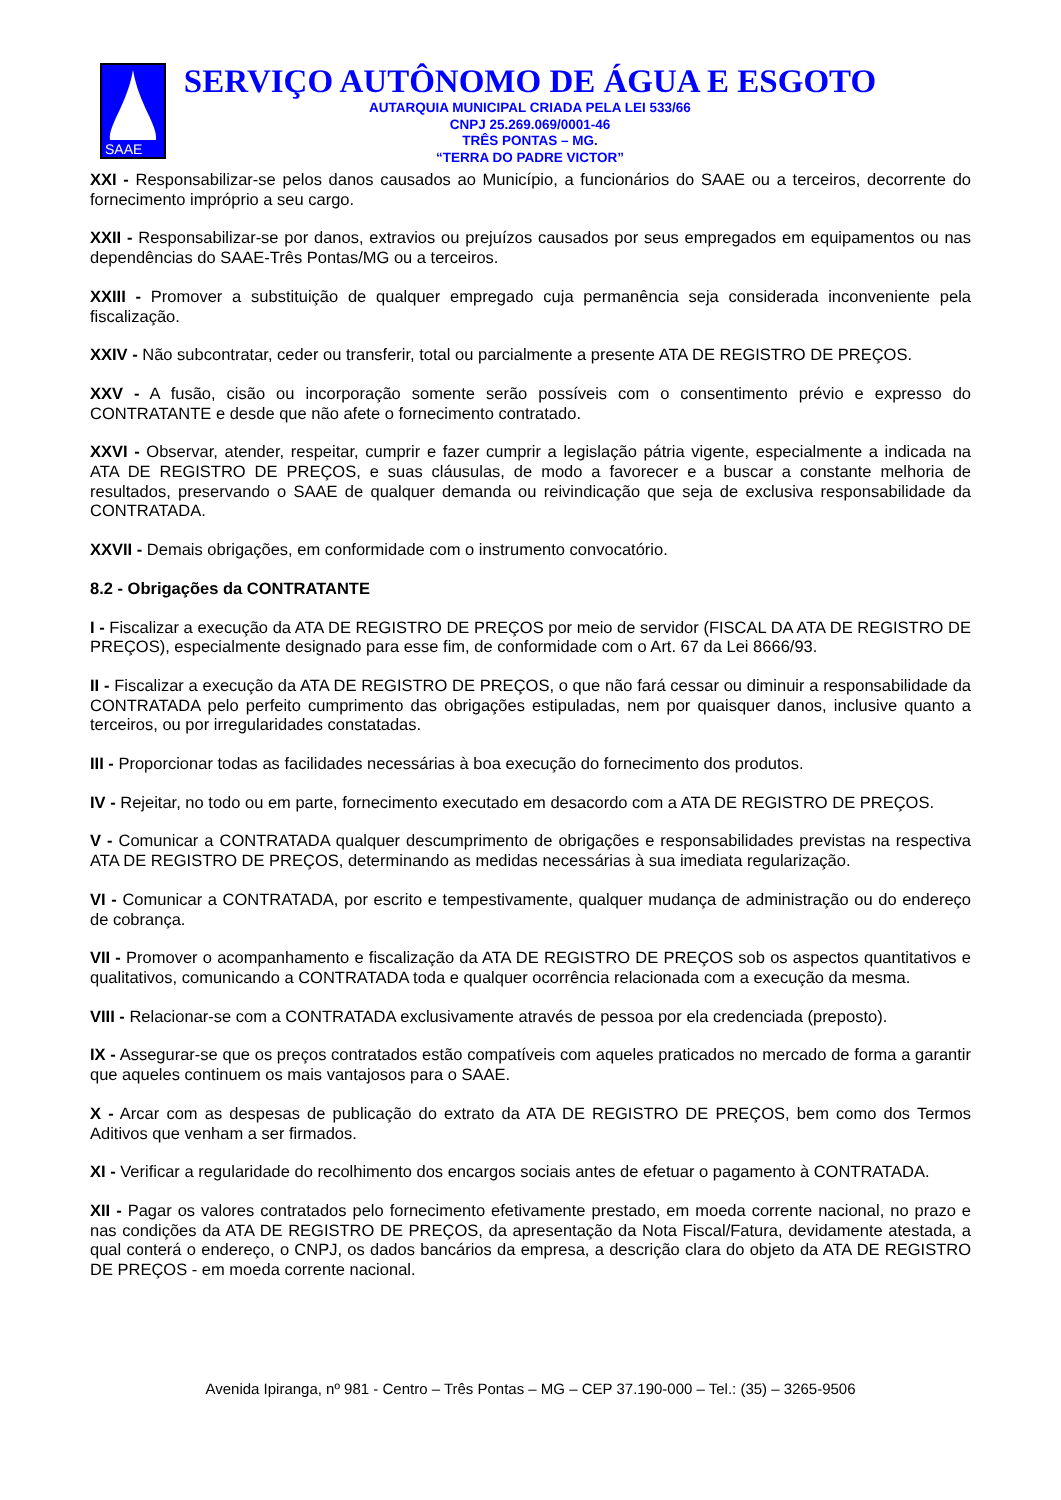SAAE
SERVIÇO AUTÔNOMO DE ÁGUA E ESGOTO
AUTARQUIA MUNICIPAL CRIADA PELA LEI 533/66
CNPJ 25.269.069/0001-46
TRÊS PONTAS – MG.
“TERRA DO PADRE VICTOR”
XXI - Responsabilizar-se pelos danos causados ao Município, a funcionários do SAAE ou a terceiros, decorrente do fornecimento impróprio a seu cargo.
XXII - Responsabilizar-se por danos, extravios ou prejuízos causados por seus empregados em equipamentos ou nas dependências do SAAE-Três Pontas/MG ou a terceiros.
XXIII - Promover a substituição de qualquer empregado cuja permanência seja considerada inconveniente pela fiscalização.
XXIV - Não subcontratar, ceder ou transferir, total ou parcialmente a presente ATA DE REGISTRO DE PREÇOS.
XXV - A fusão, cisão ou incorporação somente serão possíveis com o consentimento prévio e expresso do CONTRATANTE e desde que não afete o fornecimento contratado.
XXVI - Observar, atender, respeitar, cumprir e fazer cumprir a legislação pátria vigente, especialmente a indicada na ATA DE REGISTRO DE PREÇOS, e suas cláusulas, de modo a favorecer e a buscar a constante melhoria de resultados, preservando o SAAE de qualquer demanda ou reivindicação que seja de exclusiva responsabilidade da CONTRATADA.
XXVII - Demais obrigações, em conformidade com o instrumento convocatório.
8.2 - Obrigações da CONTRATANTE
I - Fiscalizar a execução da ATA DE REGISTRO DE PREÇOS por meio de servidor (FISCAL DA ATA DE REGISTRO DE PREÇOS), especialmente designado para esse fim, de conformidade com o Art. 67 da Lei 8666/93.
II - Fiscalizar a execução da ATA DE REGISTRO DE PREÇOS, o que não fará cessar ou diminuir a responsabilidade da CONTRATADA pelo perfeito cumprimento das obrigações estipuladas, nem por quaisquer danos, inclusive quanto a terceiros, ou por irregularidades constatadas.
III - Proporcionar todas as facilidades necessárias à boa execução do fornecimento dos produtos.
IV - Rejeitar, no todo ou em parte, fornecimento executado em desacordo com a ATA DE REGISTRO DE PREÇOS.
V - Comunicar a CONTRATADA qualquer descumprimento de obrigações e responsabilidades previstas na respectiva ATA DE REGISTRO DE PREÇOS, determinando as medidas necessárias à sua imediata regularização.
VI - Comunicar a CONTRATADA, por escrito e tempestivamente, qualquer mudança de administração ou do endereço de cobrança.
VII - Promover o acompanhamento e fiscalização da ATA DE REGISTRO DE PREÇOS sob os aspectos quantitativos e qualitativos, comunicando a CONTRATADA toda e qualquer ocorrência relacionada com a execução da mesma.
VIII - Relacionar-se com a CONTRATADA exclusivamente através de pessoa por ela credenciada (preposto).
IX - Assegurar-se que os preços contratados estão compatíveis com aqueles praticados no mercado de forma a garantir que aqueles continuem os mais vantajosos para o SAAE.
X - Arcar com as despesas de publicação do extrato da ATA DE REGISTRO DE PREÇOS, bem como dos Termos Aditivos que venham a ser firmados.
XI - Verificar a regularidade do recolhimento dos encargos sociais antes de efetuar o pagamento à CONTRATADA.
XII - Pagar os valores contratados pelo fornecimento efetivamente prestado, em moeda corrente nacional, no prazo e nas condições da ATA DE REGISTRO DE PREÇOS, da apresentação da Nota Fiscal/Fatura, devidamente atestada, a qual conterá o endereço, o CNPJ, os dados bancários da empresa, a descrição clara do objeto da ATA DE REGISTRO DE PREÇOS - em moeda corrente nacional.
Avenida Ipiranga, nº 981 - Centro – Três Pontas – MG – CEP 37.190-000 – Tel.: (35) – 3265-9506